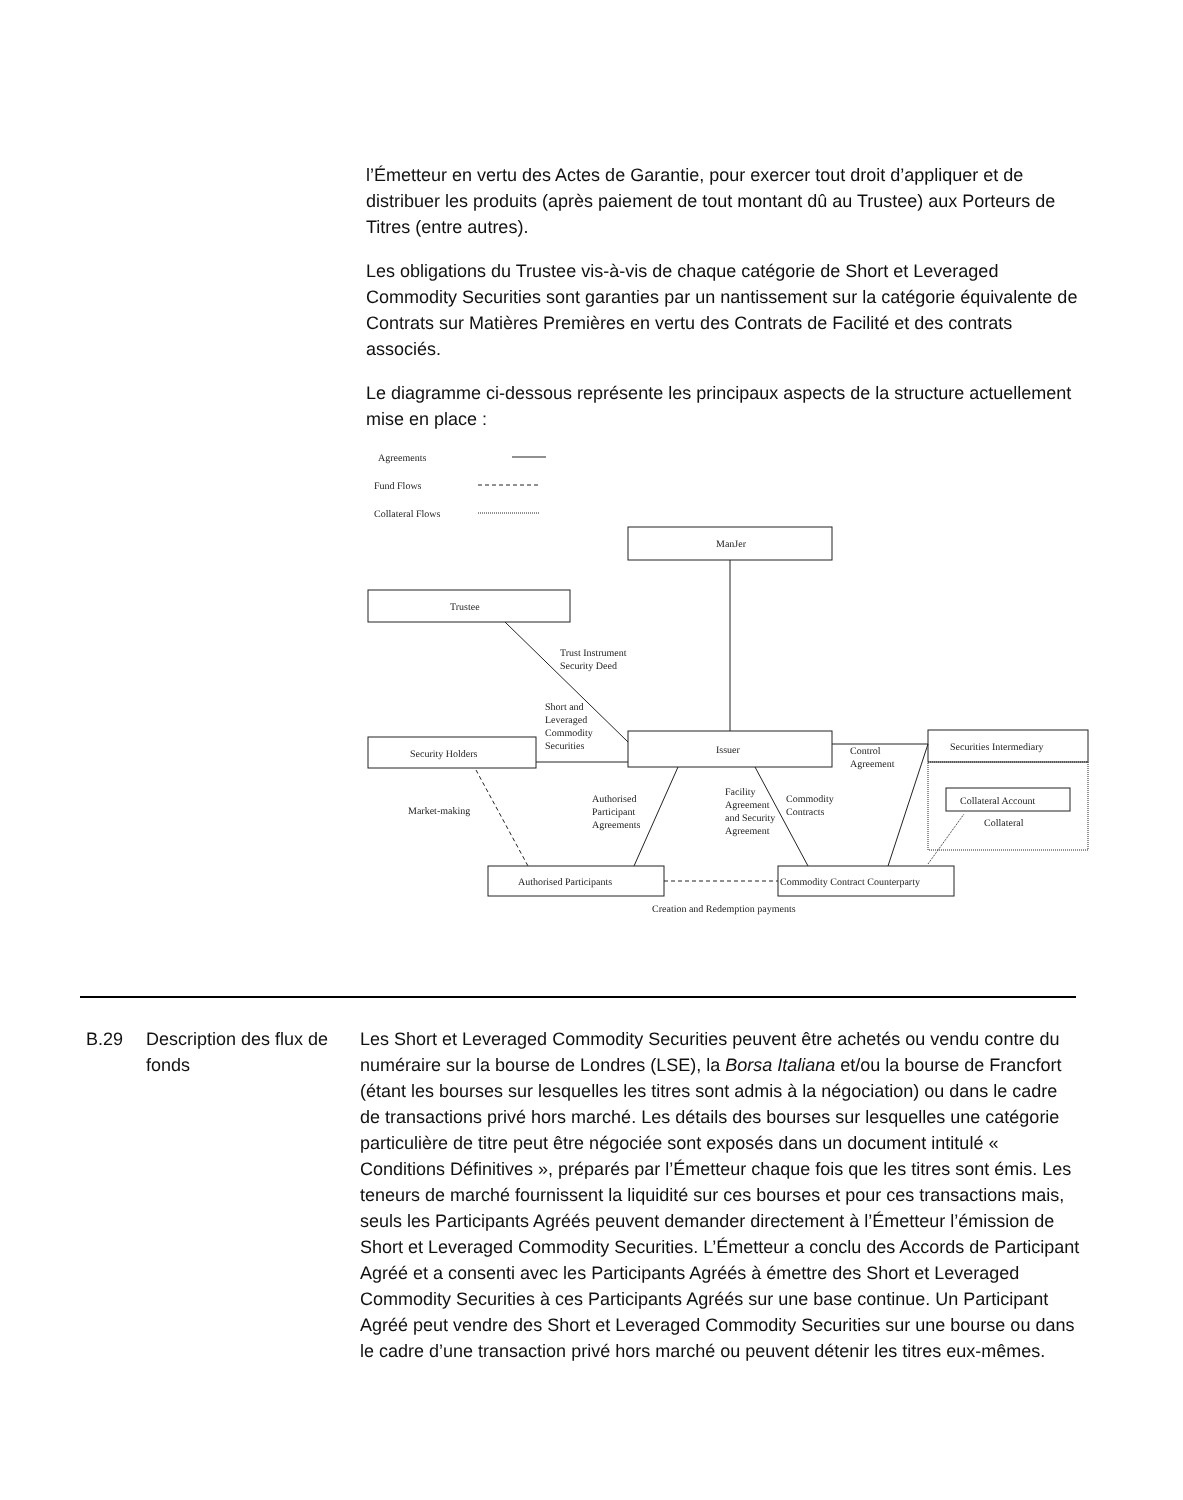l’Émetteur en vertu des Actes de Garantie, pour exercer tout droit d’appliquer et de distribuer les produits (après paiement de tout montant dû au Trustee) aux Porteurs de Titres (entre autres).
Les obligations du Trustee vis-à-vis de chaque catégorie de Short et Leveraged Commodity Securities sont garanties par un nantissement sur la catégorie équivalente de Contrats sur Matières Premières en vertu des Contrats de Facilité et des contrats associés.
Le diagramme ci-dessous représente les principaux aspects de la structure actuellement mise en place :
Agreements
Fund Flows
Collateral Flows
ManJer
Trustee
Issuer
Security Holders
Securities Intermediary
Collateral Account
Collateral
Authorised Participants
Commodity Contract Counterparty
Trust Instrument
Security Deed
Short and
Leveraged
Commodity
Securities
Control
Agreement
Market-making
Authorised
Participant
Agreements
Facility
Agreement
and Security
Agreement
Commodity
Contracts
Creation and Redemption payments
B.29 Description des flux de fonds
Les Short et Leveraged Commodity Securities peuvent être achetés ou vendu contre du numéraire sur la bourse de Londres (LSE), la Borsa Italiana et/ou la bourse de Francfort (étant les bourses sur lesquelles les titres sont admis à la négociation) ou dans le cadre de transactions privé hors marché. Les détails des bourses sur lesquelles une catégorie particulière de titre peut être négociée sont exposés dans un document intitulé « Conditions Définitives », préparés par l’Émetteur chaque fois que les titres sont émis. Les teneurs de marché fournissent la liquidité sur ces bourses et pour ces transactions mais, seuls les Participants Agréés peuvent demander directement à l’Émetteur l’émission de Short et Leveraged Commodity Securities. L’Émetteur a conclu des Accords de Participant Agréé et a consenti avec les Participants Agréés à émettre des Short et Leveraged Commodity Securities à ces Participants Agréés sur une base continue. Un Participant Agréé peut vendre des Short et Leveraged Commodity Securities sur une bourse ou dans le cadre d’une transaction privé hors marché ou peuvent détenir les titres eux-mêmes.